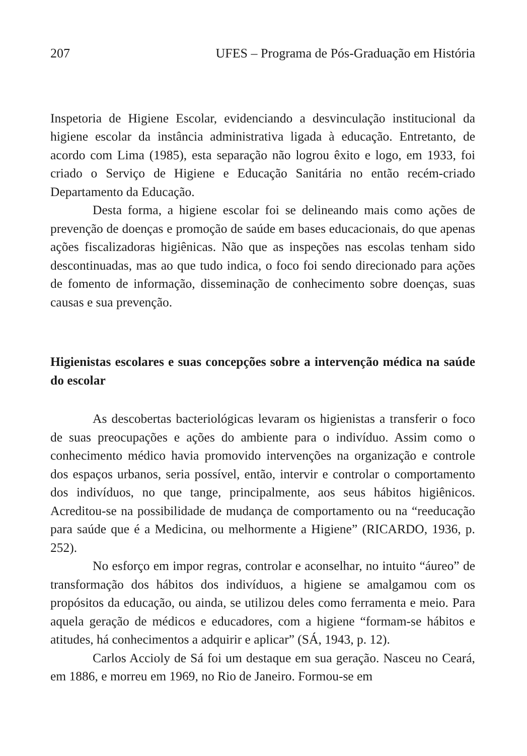207 UFES – Programa de Pós-Graduação em História
Inspetoria de Higiene Escolar, evidenciando a desvinculação institucional da higiene escolar da instância administrativa ligada à educação. Entretanto, de acordo com Lima (1985), esta separação não logrou êxito e logo, em 1933, foi criado o Serviço de Higiene e Educação Sanitária no então recém-criado Departamento da Educação.
Desta forma, a higiene escolar foi se delineando mais como ações de prevenção de doenças e promoção de saúde em bases educacionais, do que apenas ações fiscalizadoras higiênicas. Não que as inspeções nas escolas tenham sido descontinuadas, mas ao que tudo indica, o foco foi sendo direcionado para ações de fomento de informação, disseminação de conhecimento sobre doenças, suas causas e sua prevenção.
Higienistas escolares e suas concepções sobre a intervenção médica na saúde do escolar
As descobertas bacteriológicas levaram os higienistas a transferir o foco de suas preocupações e ações do ambiente para o indivíduo. Assim como o conhecimento médico havia promovido intervenções na organização e controle dos espaços urbanos, seria possível, então, intervir e controlar o comportamento dos indivíduos, no que tange, principalmente, aos seus hábitos higiênicos. Acreditou-se na possibilidade de mudança de comportamento ou na “reeducação para saúde que é a Medicina, ou melhormente a Higiene” (RICARDO, 1936, p. 252).
No esforço em impor regras, controlar e aconselhar, no intuito “áureo” de transformação dos hábitos dos indivíduos, a higiene se amalgamou com os propósitos da educação, ou ainda, se utilizou deles como ferramenta e meio. Para aquela geração de médicos e educadores, com a higiene “formam-se hábitos e atitudes, há conhecimentos a adquirir e aplicar” (SÁ, 1943, p. 12).
Carlos Accioly de Sá foi um destaque em sua geração. Nasceu no Ceará, em 1886, e morreu em 1969, no Rio de Janeiro. Formou-se em